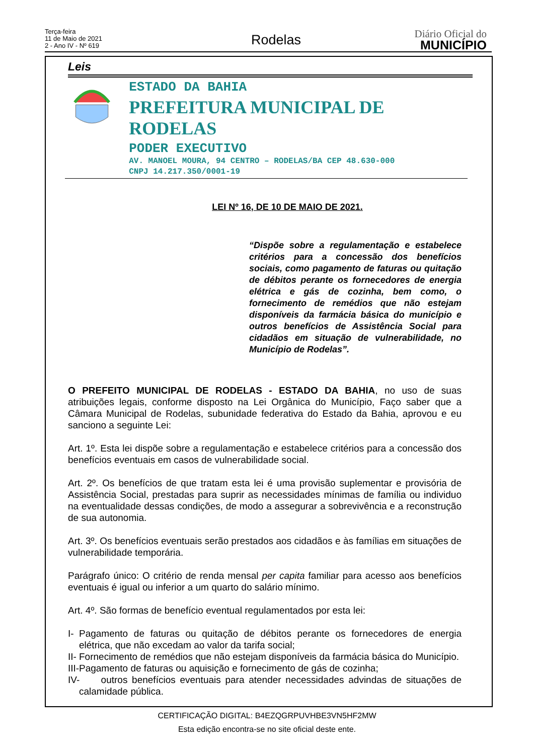Terça-feira
11 de Maio de 2021
2 - Ano IV - Nº 619
Rodelas Diário Oficial do
MUNICÍPIO
Leis
ESTADO DA BAHIA
PREFEITURA MUNICIPAL DE RODELAS
PODER EXECUTIVO
AV. MANOEL MOURA, 94 CENTRO – RODELAS/BA CEP 48.630-000
CNPJ 14.217.350/0001-19
LEI Nº 16, DE 10 DE MAIO DE 2021.
“Dispõe sobre a regulamentação e estabelece critérios para a concessão dos benefícios sociais, como pagamento de faturas ou quitação de débitos perante os fornecedores de energia elétrica e gás de cozinha, bem como, o fornecimento de remédios que não estejam disponíveis da farmácia básica do município e outros benefícios de Assistência Social para cidadãos em situação de vulnerabilidade, no Município de Rodelas”.
O PREFEITO MUNICIPAL DE RODELAS - ESTADO DA BAHIA, no uso de suas atribuições legais, conforme disposto na Lei Orgânica do Município, Faço saber que a Câmara Municipal de Rodelas, subunidade federativa do Estado da Bahia, aprovou e eu sanciono a seguinte Lei:
Art. 1º. Esta lei dispõe sobre a regulamentação e estabelece critérios para a concessão dos benefícios eventuais em casos de vulnerabilidade social.
Art. 2º. Os benefícios de que tratam esta lei é uma provisão suplementar e provisória de Assistência Social, prestadas para suprir as necessidades mínimas de família ou individuo na eventualidade dessas condições, de modo a assegurar a sobrevivência e a reconstrução de sua autonomia.
Art. 3º. Os benefícios eventuais serão prestados aos cidadãos e às famílias em situações de vulnerabilidade temporária.
Parágrafo único: O critério de renda mensal per capita familiar para acesso aos benefícios eventuais é igual ou inferior a um quarto do salário mínimo.
Art. 4º. São formas de benefício eventual regulamentados por esta lei:
I- Pagamento de faturas ou quitação de débitos perante os fornecedores de energia elétrica, que não excedam ao valor da tarifa social;
II- Fornecimento de remédios que não estejam disponíveis da farmácia básica do Município.
III- Pagamento de faturas ou aquisição e fornecimento de gás de cozinha;
IV- outros benefícios eventuais para atender necessidades advindas de situações de calamidade pública.
CERTIFICAÇÃO DIGITAL: B4EZQGRPUVHBE3VN5HF2MW
Esta edição encontra-se no site oficial deste ente.